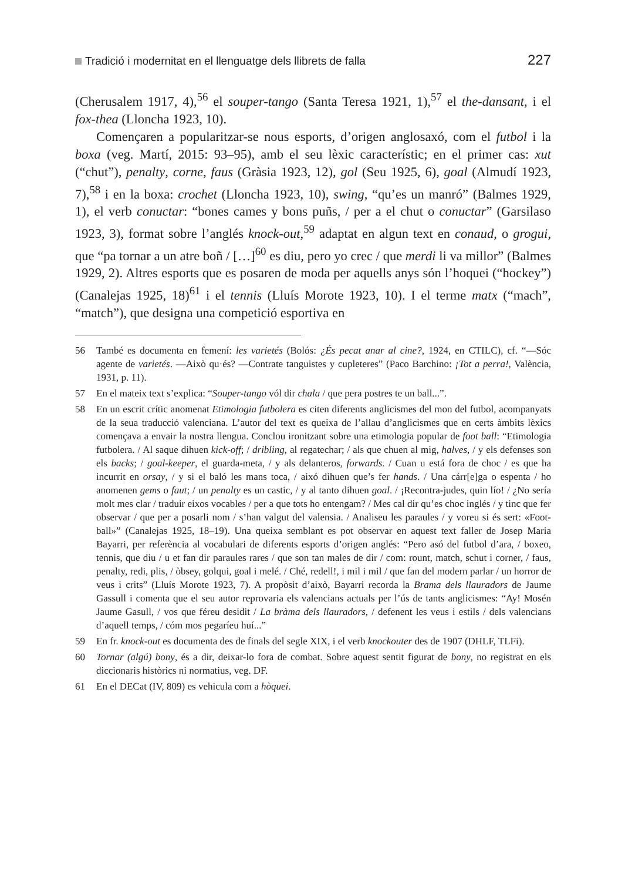Tradició i modernitat en el llenguatge dels llibrets de falla 227
(Cherusalem 1917, 4),<sup>56</sup> el souper-tango (Santa Teresa 1921, 1),<sup>57</sup> el the-dansant, i el fox-thea (Lloncha 1923, 10).
Començaren a popularitzar-se nous esports, d’origen anglosaxó, com el futbol i la boxa (veg. Martí, 2015: 93–95), amb el seu lèxic característic; en el primer cas: xut (“chut”), penalty, corne, faus (Gràsia 1923, 12), gol (Seu 1925, 6), goal (Almudí 1923, 7),<sup>58</sup> i en la boxa: crochet (Lloncha 1923, 10), swing, “qu’es un manró” (Balmes 1929, 1), el verb conuctar: “bones cames y bons puñs, / per a el chut o conuctar” (Garsilaso 1923, 3), format sobre l’anglés knock-out,<sup>59</sup> adaptat en algun text en conaud, o grogui, que “pa tornar a un atre boñ / […]<sup>60</sup> es diu, pero yo crec / que merdi li va millor” (Balmes 1929, 2). Altres esports que es posaren de moda per aquells anys són l’hoquei (“hockey”) (Canalejas 1925, 18)<sup>61</sup> i el tennis (Lluís Morote 1923, 10). I el terme matx (“mach”, “match”), que designa una competició esportiva en
56 També es documenta en femení: les varietés (Bolós: ¿És pecat anar al cine?, 1924, en CTILC), cf. “—Sóc agente de varietés. —Això qu·és? —Contrate tanguistes y cupleteres” (Paco Barchino: ¡Tot a perra!, València, 1931, p. 11).
57 En el mateix text s’explica: “Souper-tango vól dir chala / que pera postres te un ball...”.
58 En un escrit crític anomenat Etimologia futbolera es citen diferents anglicismes del mon del futbol, acompanyats de la seua traducció valenciana. L’autor del text es queixa de l’allau d’anglicismes que en certs àmbits lèxics començava a envair la nostra llengua. Conclou ironitzant sobre una etimologia popular de foot ball: “Etimologia futbolera. / Al saque dihuen kick-off; / dribling, al regatechar; / als que chuen al mig, halves, / y els defenses son els backs; / goal-keeper, el guarda-meta, / y als delanteros, forwards. / Cuan u está fora de choc / es que ha incurrit en orsay, / y si el baló les mans toca, / aixó dihuen que’s fer hands. / Una cárr[e]ga o espenta / ho anomenen gems o faut; / un penalty es un castic, / y al tanto dihuen goal. / ¡Recontra-judes, quin lío! / ¿No sería molt mes clar / traduir eixos vocables / per a que tots ho entengam? / Mes cal dir qu’es choc inglés / y tinc que fer observar / que per a posarli nom / s’han valgut del valensia. / Analiseu les paraules / y voreu si és sert: «Foot-ball»” (Canalejas 1925, 18–19). Una queixa semblant es pot observar en aquest text faller de Josep Maria Bayarri, per referència al vocabulari de diferents esports d’origen anglés: “Pero asó del futbol d’ara, / boxeo, tennis, que diu / u et fan dir paraules rares / que son tan males de dir / com: rount, match, schut i corner, / faus, penalty, redi, plis, / òbsey, golqui, goal i melé. / Ché, redell!, i mil i mil / que fan del modern parlar / un horror de veus i crits” (Lluís Morote 1923, 7). A propòsit d’això, Bayarri recorda la Brama dels llauradors de Jaume Gassull i comenta que el seu autor reprovaria els valencians actuals per l’ús de tants anglicismes: “Ay! Mosén Jaume Gasull, / vos que féreu desidit / La bràma dels llauradors, / defenent les veus i estils / dels valencians d’aquell temps, / cóm mos pegaríeu huí...”
59 En fr. knock-out es documenta des de finals del segle XIX, i el verb knockouter des de 1907 (DHLF, TLFi).
60 Tornar (algú) bony, és a dir, deixar-lo fora de combat. Sobre aquest sentit figurat de bony, no registrat en els diccionaris històrics ni normatius, veg. DF.
61 En el DECat (IV, 809) es vehicula com a hòquei.